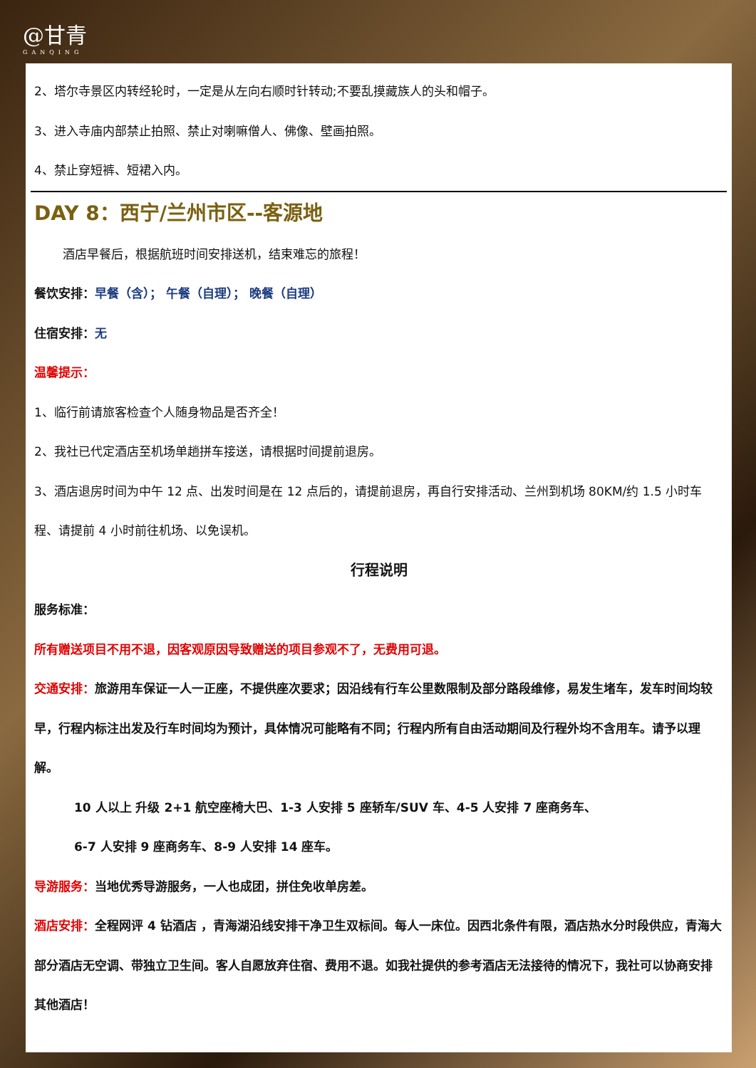@甘青
GANQING
2、塔尔寺景区内转经轮时，一定是从左向右顺时针转动;不要乱摸藏族人的头和帽子。
3、进入寺庙内部禁止拍照、禁止对喇嘛僧人、佛像、壁画拍照。
4、禁止穿短裤、短裙入内。
DAY 8：西宁/兰州市区--客源地
酒店早餐后，根据航班时间安排送机，结束难忘的旅程！
餐饮安排：早餐（含）； 午餐（自理）； 晚餐（自理）
住宿安排：无
温馨提示：
1、临行前请旅客检查个人随身物品是否齐全！
2、我社已代定酒店至机场单趟拼车接送，请根据时间提前退房。
3、酒店退房时间为中午 12 点、出发时间是在 12 点后的，请提前退房，再自行安排活动、兰州到机场 80KM/约 1.5 小时车程、请提前 4 小时前往机场、以免误机。
行程说明
服务标准：
所有赠送项目不用不退，因客观原因导致赠送的项目参观不了，无费用可退。
交通安排：旅游用车保证一人一正座，不提供座次要求；因沿线有行车公里数限制及部分路段维修，易发生堵车，发车时间均较早，行程内标注出发及行车时间均为预计，具体情况可能略有不同；行程内所有自由活动期间及行程外均不含用车。请予以理解。
10 人以上 升级 2+1 航空座椅大巴、1-3 人安排 5 座轿车/SUV 车、4-5 人安排 7 座商务车、
6-7 人安排 9 座商务车、8-9 人安排 14 座车。
导游服务：当地优秀导游服务，一人也成团，拼住免收单房差。
酒店安排：全程网评 4 钻酒店 ，青海湖沿线安排干净卫生双标间。每人一床位。因西北条件有限，酒店热水分时段供应，青海大部分酒店无空调、带独立卫生间。客人自愿放弃住宿、费用不退。如我社提供的参考酒店无法接待的情况下，我社可以协商安排其他酒店！